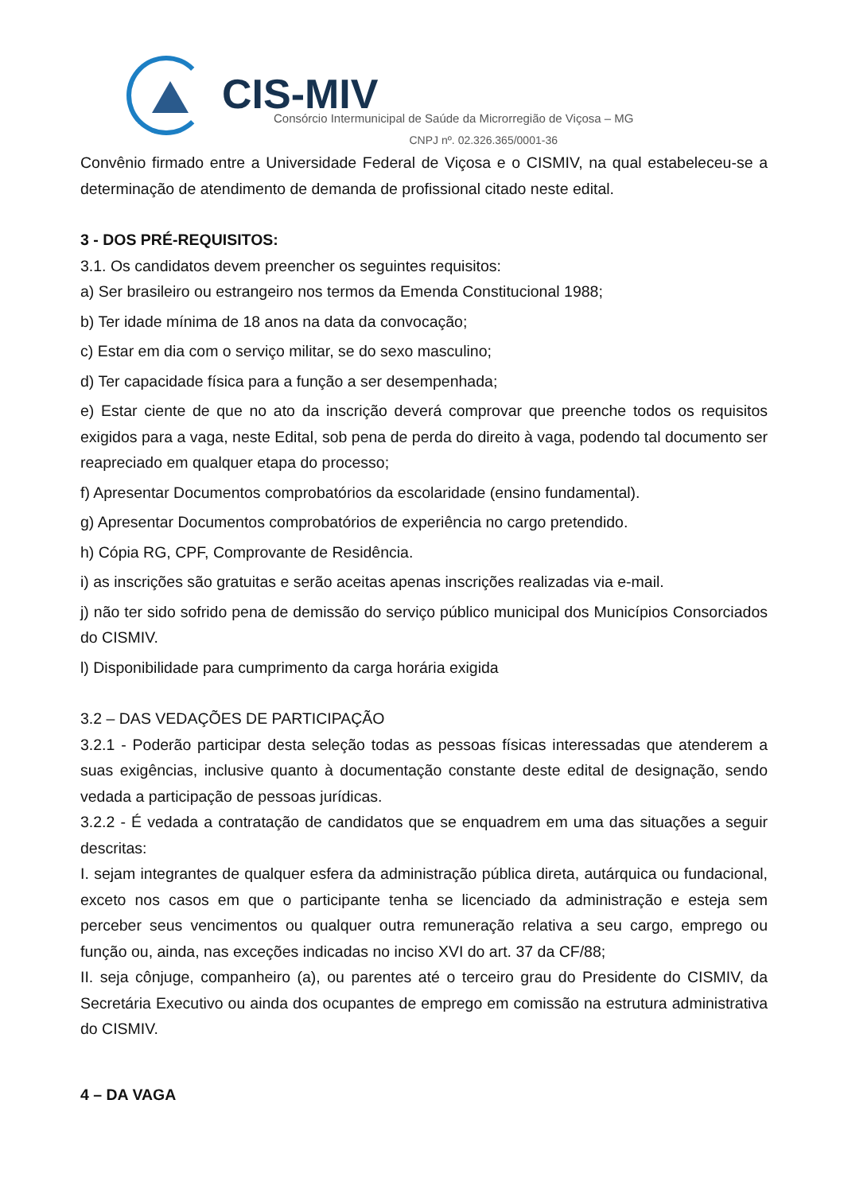CIS-MIV
Consórcio Intermunicipal de Saúde da Microrregião de Viçosa – MG
CNPJ nº. 02.326.365/0001-36
Convênio firmado entre a Universidade Federal de Viçosa e o CISMIV, na qual estabeleceu-se a determinação de atendimento de demanda de profissional citado neste edital.
3 - DOS PRÉ-REQUISITOS:
3.1. Os candidatos devem preencher os seguintes requisitos:
a) Ser brasileiro ou estrangeiro nos termos da Emenda Constitucional 1988;
b) Ter idade mínima de 18 anos na data da convocação;
c) Estar em dia com o serviço militar, se do sexo masculino;
d) Ter capacidade física para a função a ser desempenhada;
e) Estar ciente de que no ato da inscrição deverá comprovar que preenche todos os requisitos exigidos para a vaga, neste Edital, sob pena de perda do direito à vaga, podendo tal documento ser reapreciado em qualquer etapa do processo;
f) Apresentar Documentos comprobatórios da escolaridade (ensino fundamental).
g) Apresentar Documentos comprobatórios de experiência no cargo pretendido.
h) Cópia RG, CPF, Comprovante de Residência.
i) as inscrições são gratuitas e serão aceitas apenas inscrições realizadas via e-mail.
j) não ter sido sofrido pena de demissão do serviço público municipal dos Municípios Consorciados do CISMIV.
l) Disponibilidade para cumprimento da carga horária exigida
3.2 – DAS VEDAÇÕES DE PARTICIPAÇÃO
3.2.1 - Poderão participar desta seleção todas as pessoas físicas interessadas que atenderem a suas exigências, inclusive quanto à documentação constante deste edital de designação, sendo vedada a participação de pessoas jurídicas.
3.2.2 - É vedada a contratação de candidatos que se enquadrem em uma das situações a seguir descritas:
I. sejam integrantes de qualquer esfera da administração pública direta, autárquica ou fundacional, exceto nos casos em que o participante tenha se licenciado da administração e esteja sem perceber seus vencimentos ou qualquer outra remuneração relativa a seu cargo, emprego ou função ou, ainda, nas exceções indicadas no inciso XVI do art. 37 da CF/88;
II. seja cônjuge, companheiro (a), ou parentes até o terceiro grau do Presidente do CISMIV, da Secretária Executivo ou ainda dos ocupantes de emprego em comissão na estrutura administrativa do CISMIV.
4 – DA VAGA